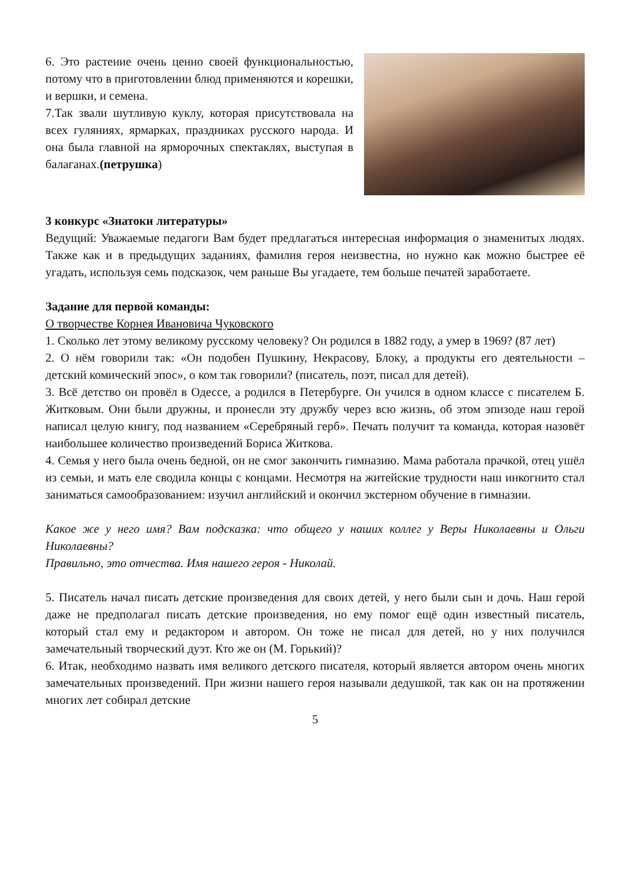6. Это растение очень ценно своей функциональностью, потому что в приготовлении блюд применяются и корешки, и вершки, и семена.
7.Так звали шутливую куклу, которая присутствовала на всех гуляниях, ярмарках, праздниках русского народа. И она была главной на ярморочных спектаклях, выступая в балаганах.(петрушка)
3 конкурс «Знатоки литературы»
Ведущий: Уважаемые педагоги Вам будет предлагаться интересная информация о знаменитых людях. Также как и в предыдущих заданиях, фамилия героя неизвестна, но нужно как можно быстрее её угадать, используя семь подсказок, чем раньше Вы угадаете, тем больше печатей заработаете.
Задание для первой команды:
О творчестве Корнея Ивановича Чуковского
1. Сколько лет этому великому русскому человеку? Он родился в 1882 году, а умер в 1969? (87 лет)
2. О нём говорили так: «Он подобен Пушкину, Некрасову, Блоку, а продукты его деятельности – детский комический эпос», о ком так говорили? (писатель, поэт, писал для детей).
3. Всё детство он провёл в Одессе, а родился в Петербурге. Он учился в одном классе с писателем Б. Житковым. Они были дружны, и пронесли эту дружбу через всю жизнь, об этом эпизоде наш герой написал целую книгу, под названием «Серебряный герб». Печать получит та команда, которая назовёт наибольшее количество произведений Бориса Житкова.
4. Семья у него была очень бедной, он не смог закончить гимназию. Мама работала прачкой, отец ушёл из семьи, и мать еле сводила концы с концами. Несмотря на житейские трудности наш инкогнито стал заниматься самообразованием: изучил английский и окончил экстерном обучение в гимназии.
Какое же у него имя? Вам подсказка: что общего у наших коллег у Веры Николаевны и Ольги Николаевны?
Правильно, это отчества. Имя нашего героя - Николай.
5. Писатель начал писать детские произведения для своих детей, у него были сын и дочь. Наш герой даже не предполагал писать детские произведения, но ему помог ещё один известный писатель, который стал ему и редактором и автором. Он тоже не писал для детей, но у них получился замечательный творческий дуэт. Кто же он (М. Горький)?
6. Итак, необходимо назвать имя великого детского писателя, который является автором очень многих замечательных произведений. При жизни нашего героя называли дедушкой, так как он на протяжении многих лет собирал детские
5